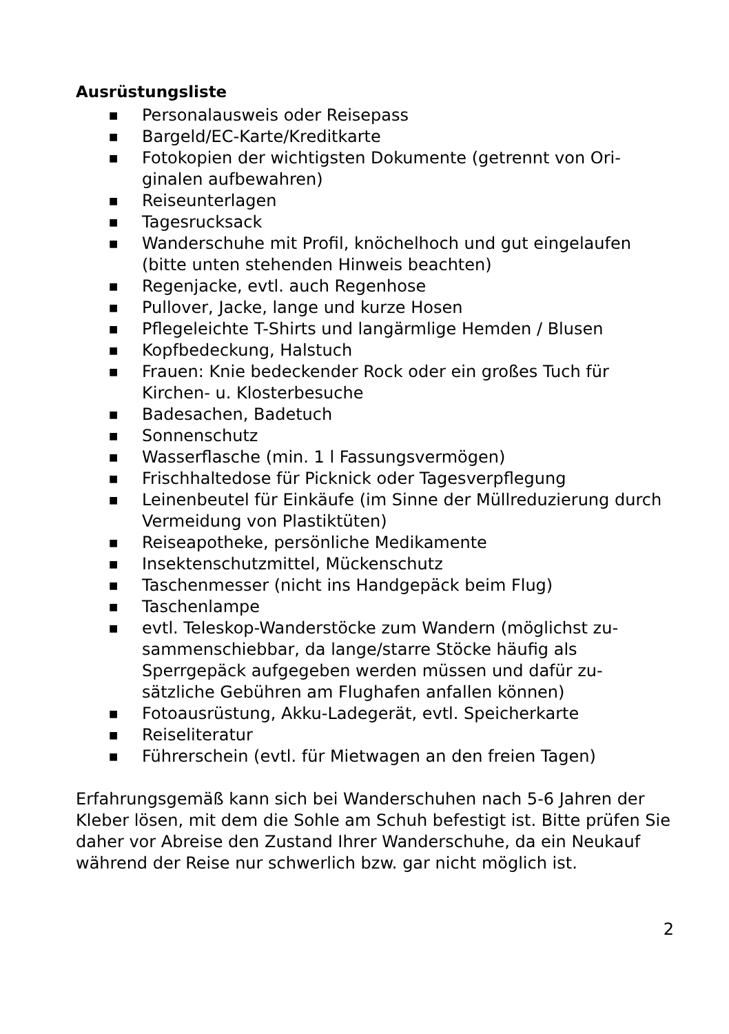Ausrüstungsliste
■ Personalausweis oder Reisepass
■ Bargeld/EC-Karte/Kreditkarte
■ Fotokopien der wichtigsten Dokumente (getrennt von Ori-
ginalen aufbewahren)
■ Reiseunterlagen
■ Tagesrucksack
■ Wanderschuhe mit Profil, knöchelhoch und gut eingelaufen (bitte unten stehenden Hinweis beachten)
■ Regenjacke, evtl. auch Regenhose
■ Pullover, Jacke, lange und kurze Hosen
■ Pflegeleichte T-Shirts und langärmlige Hemden / Blusen
■ Kopfbedeckung, Halstuch
■ Frauen: Knie bedeckender Rock oder ein großes Tuch für Kirchen- u. Klosterbesuche
■ Badesachen, Badetuch
■ Sonnenschutz
■ Wasserflasche (min. 1 l Fassungsvermögen)
■ Frischhaltedose für Picknick oder Tagesverpflegung
■ Leinenbeutel für Einkäufe (im Sinne der Müllreduzierung durch Vermeidung von Plastiktüten)
■ Reiseapotheke, persönliche Medikamente
■ Insektenschutzmittel, Mückenschutz
■ Taschenmesser (nicht ins Handgepäck beim Flug)
■ Taschenlampe
■ evtl. Teleskop-Wanderstöcke zum Wandern (möglichst zu-
sammenschiebbar, da lange/starre Stöcke häufig als
Sperrgepäck aufgegeben werden müssen und dafür zu-
sätzliche Gebühren am Flughafen anfallen können)
■ Fotoausrüstung, Akku-Ladegerät, evtl. Speicherkarte
■ Reiseliteratur
■ Führerschein (evtl. für Mietwagen an den freien Tagen)
Erfahrungsgemäß kann sich bei Wanderschuhen nach 5-6 Jahren der Kleber lösen, mit dem die Sohle am Schuh befestigt ist. Bitte prüfen Sie daher vor Abreise den Zustand Ihrer Wanderschuhe, da ein Neukauf während der Reise nur schwerlich bzw. gar nicht möglich ist.
2